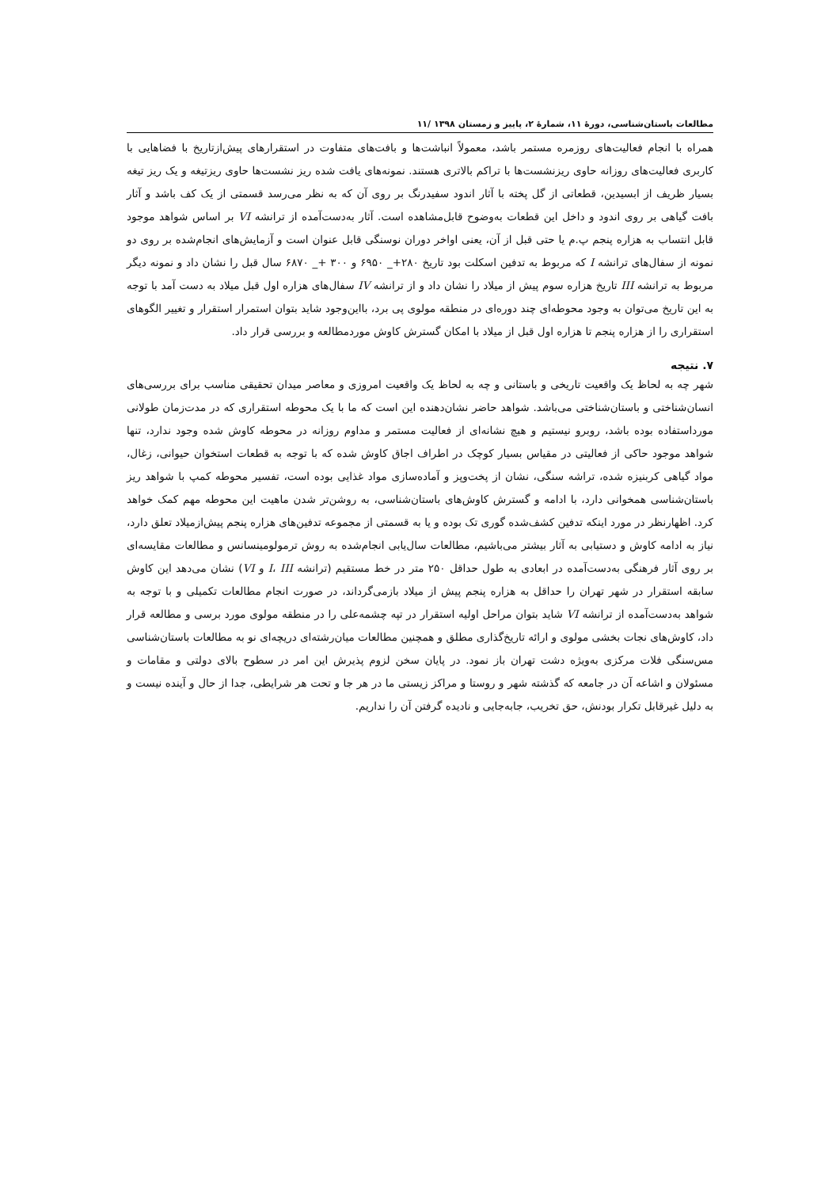مطالعات باستان‌شناسی، دورهٔ ۱۱، شمارهٔ ۲، پاییز و زمستان ۱۳۹۸ /۱۱
همراه با انجام فعالیت‌های روزمره مستمر باشد، معمولاً انباشت‌ها و بافت‌های متفاوت در استقرارهای پیش‌ازتاریخ با فضاهایی با کاربری فعالیت‌های روزانه حاوی ریزنشست‌ها با تراکم بالاتری هستند. نمونه‌های یافت شده ریز نشست‌ها حاوی ریزتیغه و یک ریز تیغه بسیار ظریف از ابسیدین، قطعاتی از گل پخته با آثار اندود سفیدرنگ بر روی آن که به نظر می‌رسد قسمتی از یک کف باشد و آثار بافت گیاهی بر روی اندود و داخل این قطعات به‌وضوح قابل‌مشاهده است. آثار به‌دست‌آمده از ترانشه VI بر اساس شواهد موجود قابل انتساب به هزاره پنجم پ.م یا حتی قبل از آن، یعنی اواخر دوران نوسنگی قابل عنوان است و آزمایش‌های انجام‌شده بر روی دو نمونه از سفال‌های ترانشه I که مربوط به تدفین اسکلت بود تاریخ ۲۸۰+_ ۶۹۵۰ و ۳۰۰ +_ ۶۸۷۰ سال قبل را نشان داد و نمونه دیگر مربوط به ترانشه III تاریخ هزاره سوم پیش از میلاد را نشان داد و از ترانشه IV سفال‌های هزاره اول قبل میلاد به دست آمد با توجه به این تاریخ می‌توان به وجود محوطه‌ای چند دوره‌ای در منطقه مولوی پی برد، بااین‌وجود شاید بتوان استمرار استقرار و تغییر الگوهای استقراری را از هزاره پنجم تا هزاره اول قبل از میلاد با امکان گسترش کاوش موردمطالعه و بررسی قرار داد.
۷. نتیجه
شهر چه به لحاظ یک واقعیت تاریخی و باستانی و چه به لحاظ یک واقعیت امروزی و معاصر میدان تحقیقی مناسب برای بررسی‌های انسان‌شناختی و باستان‌شناختی می‌باشد. شواهد حاضر نشان‌دهنده این است که ما با یک محوطه استقراری که در مدت‌زمان طولانی مورداستفاده بوده باشد، روبرو نیستیم و هیچ نشانه‌ای از فعالیت مستمر و مداوم روزانه در محوطه کاوش شده وجود ندارد، تنها شواهد موجود حاکی از فعالیتی در مقیاس بسیار کوچک در اطراف اجاق کاوش شده که با توجه به قطعات استخوان حیوانی، زغال، مواد گیاهی کربنیزه شده، تراشه سنگی، نشان از پخت‌وپز و آماده‌سازی مواد غذایی بوده است، تفسیر محوطه کمپ با شواهد ریز باستان‌شناسی همخوانی دارد، با ادامه و گسترش کاوش‌های باستان‌شناسی، به روشن‌تر شدن ماهیت این محوطه مهم کمک خواهد کرد. اظهارنظر در مورد اینکه تدفین کشف‌شده گوری تک بوده و یا به قسمتی از مجموعه تدفین‌های هزاره پنجم پیش‌ازمیلاد تعلق دارد، نیاز به ادامه کاوش و دستیابی به آثار بیشتر می‌باشیم، مطالعات سال‌یابی انجام‌شده به روش ترمولومینسانس و مطالعات مقایسه‌ای بر روی آثار فرهنگی به‌دست‌آمده در ابعادی به طول حداقل ۲۵۰ متر در خط مستقیم (ترانشه I، III و VI) نشان می‌دهد این کاوش سابقه استقرار در شهر تهران را حداقل به هزاره پنجم پیش از میلاد بازمی‌گرداند، در صورت انجام مطالعات تکمیلی و با توجه به شواهد به‌دست‌آمده از ترانشه VI شاید بتوان مراحل اولیه استقرار در تپه چشمه‌علی را در منطقه مولوی مورد برسی و مطالعه قرار داد، کاوش‌های نجات بخشی مولوی و ارائه تاریخ‌گذاری مطلق و همچنین مطالعات میان‌رشته‌ای دریچه‌ای نو به مطالعات باستان‌شناسی مس‌سنگی فلات مرکزی به‌ویژه دشت تهران باز نمود. در پایان سخن لزوم پذیرش این امر در سطوح بالای دولتی و مقامات و مسئولان و اشاعه آن در جامعه که گذشته شهر و روستا و مراکز زیستی ما در هر جا و تحت هر شرایطی، جدا از حال و آینده نیست و به دلیل غیرقابل تکرار بودنش، حق تخریب، جابه‌جایی و نادیده گرفتن آن را نداریم.